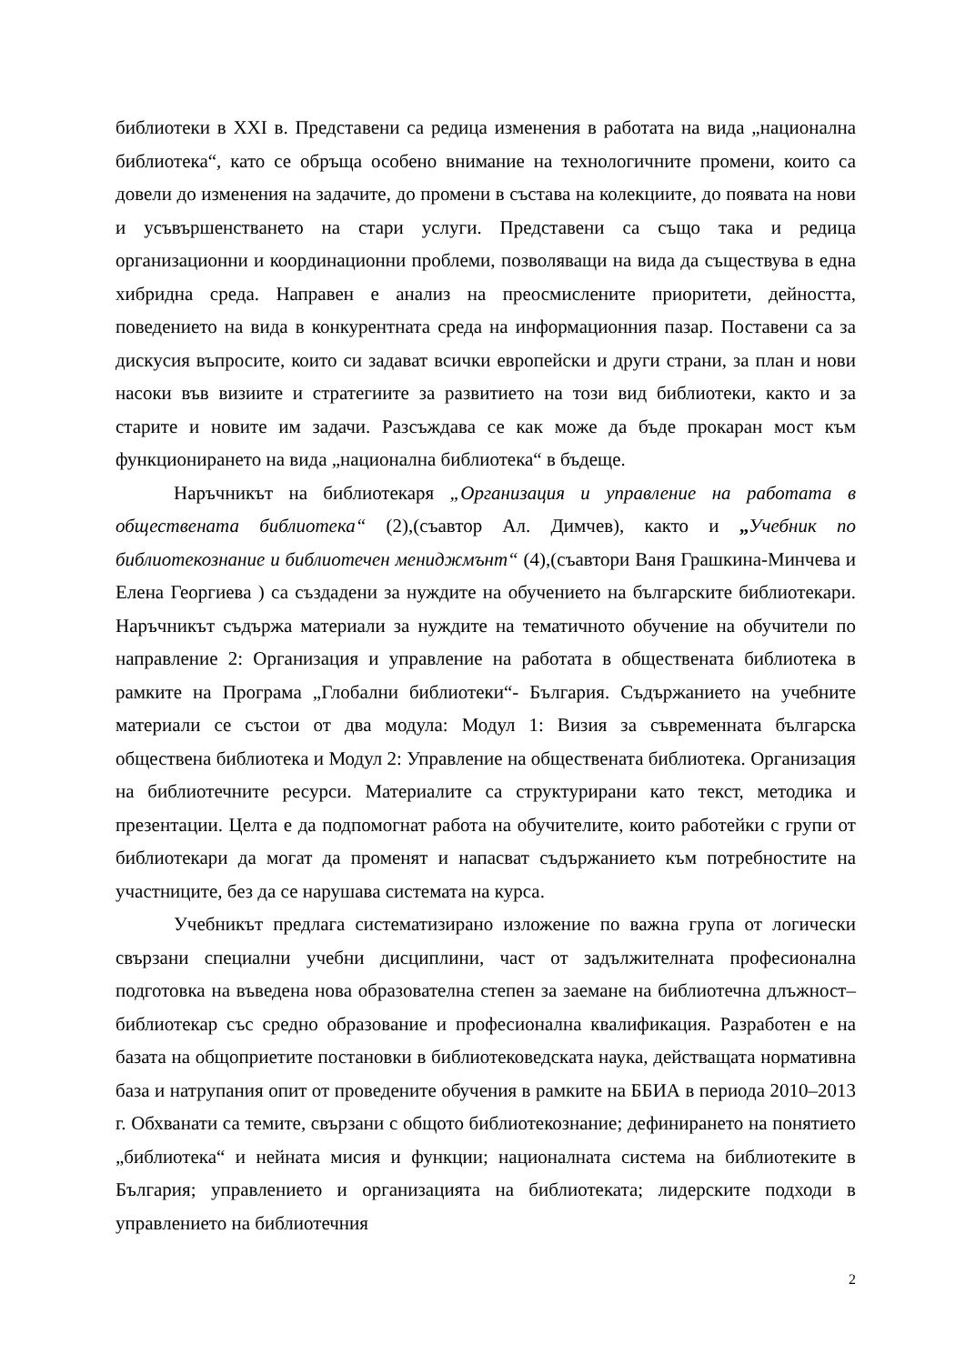библиотеки в XXI в. Представени са редица изменения в работата на вида „национална библиотека“, като се обръща особено внимание на технологичните промени, които са довели до изменения на задачите, до промени в състава на колекциите, до появата на нови и усъвършенстването на стари услуги. Представени са също така и редица организационни и координационни проблеми, позволяващи на вида да съществува в една хибридна среда. Направен е анализ на преосмислените приоритети, дейността, поведението на вида в конкурентната среда на информационния пазар. Поставени са за дискусия въпросите, които си задават всички европейски и други страни, за план и нови насоки във визиите и стратегиите за развитието на този вид библиотеки, както и за старите и новите им задачи. Разсъждава се как може да бъде прокаран мост към функционирането на вида „национална библиотека“ в бъдеще.
Наръчникът на библиотекаря „Организация и управление на работата в обществената библиотека“ (2),(съавтор Ал. Димчев), както и „Учебник по библиотекознание и библиотечен мениджмънт“ (4),(съавтори Ваня Грашкина-Минчева и Елена Георгиева ) са създадени за нуждите на обучението на българските библиотекари. Наръчникът съдържа материали за нуждите на тематичното обучение на обучители по направление 2: Организация и управление на работата в обществената библиотека в рамките на Програма „Глобални библиотеки“- България. Съдържанието на учебните материали се състои от два модула: Модул 1: Визия за съвременната българска обществена библиотека и Модул 2: Управление на обществената библиотека. Организация на библиотечните ресурси. Материалите са структурирани като текст, методика и презентации. Целта е да подпомогнат работа на обучителите, които работейки с групи от библиотекари да могат да променят и напасват съдържанието към потребностите на участниците, без да се нарушава системата на курса.
Учебникът предлага систематизирано изложение по важна група от логически свързани специални учебни дисциплини, част от задължителната професионална подготовка на въведена нова образователна степен за заемане на библиотечна длъжност– библиотекар със средно образование и професионална квалификация. Разработен е на базата на общоприетите постановки в библиотековедската наука, действащата нормативна база и натрупания опит от проведените обучения в рамките на ББИА в периода 2010–2013 г. Обхванати са темите, свързани с общото библиотекознание; дефинирането на понятието „библиотека“ и нейната мисия и функции; националната система на библиотеките в България; управлението и организацията на библиотеката; лидерските подходи в управлението на библиотечния
2